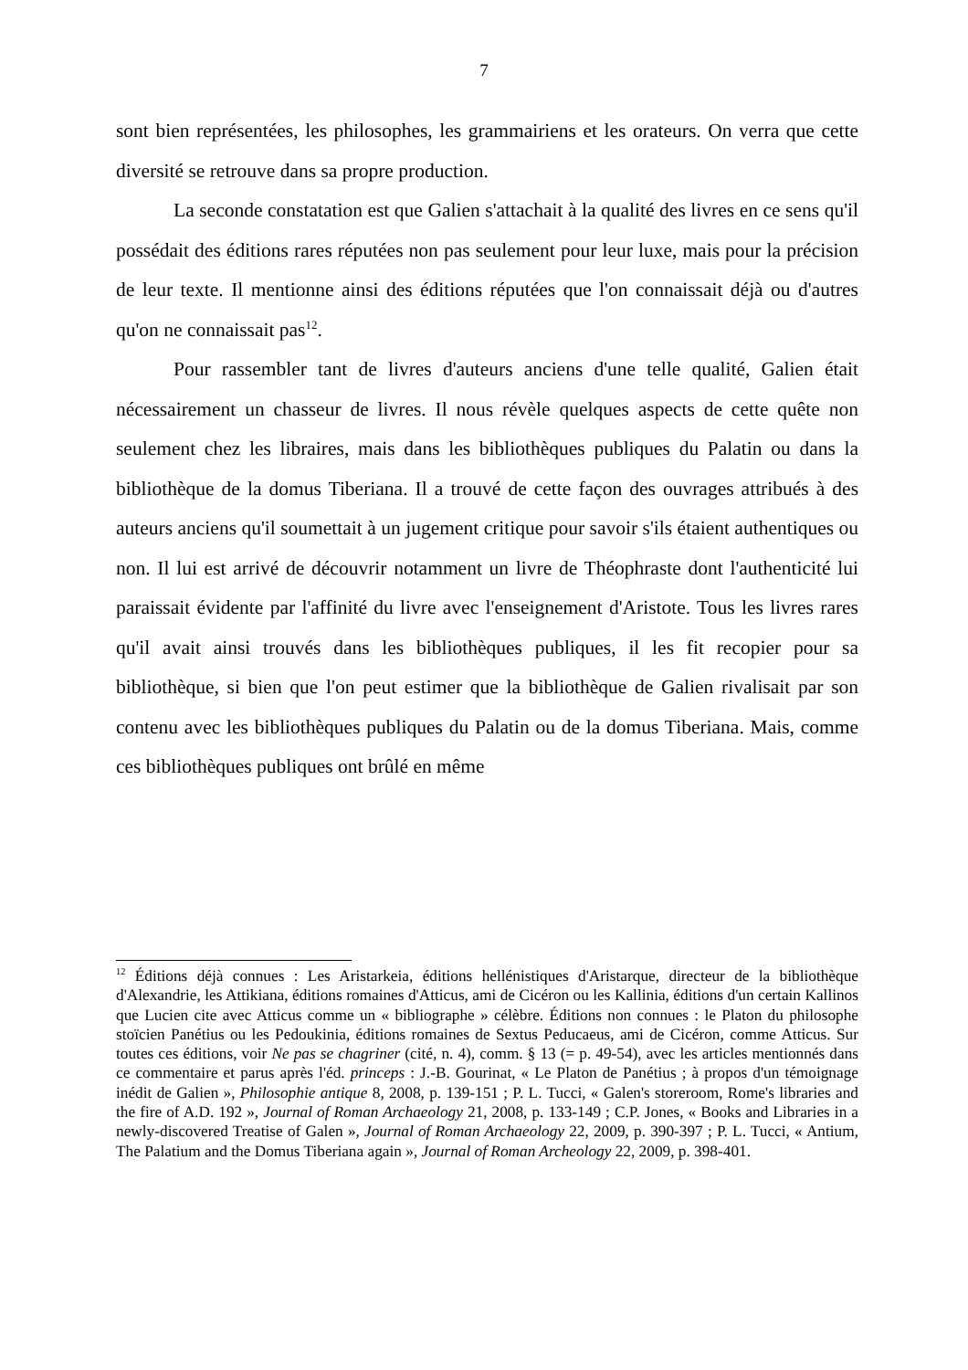7
sont bien représentées, les philosophes, les grammairiens et les orateurs. On verra que cette diversité se retrouve dans sa propre production.
La seconde constatation est que Galien s'attachait à la qualité des livres en ce sens qu'il possédait des éditions rares réputées non pas seulement pour leur luxe, mais pour la précision de leur texte. Il mentionne ainsi des éditions réputées que l'on connaissait déjà ou d'autres qu'on ne connaissait pas<sup>12</sup>.
Pour rassembler tant de livres d'auteurs anciens d'une telle qualité, Galien était nécessairement un chasseur de livres. Il nous révèle quelques aspects de cette quête non seulement chez les libraires, mais dans les bibliothèques publiques du Palatin ou dans la bibliothèque de la domus Tiberiana. Il a trouvé de cette façon des ouvrages attribués à des auteurs anciens qu'il soumettait à un jugement critique pour savoir s'ils étaient authentiques ou non. Il lui est arrivé de découvrir notamment un livre de Théophraste dont l'authenticité lui paraissait évidente par l'affinité du livre avec l'enseignement d'Aristote. Tous les livres rares qu'il avait ainsi trouvés dans les bibliothèques publiques, il les fit recopier pour sa bibliothèque, si bien que l'on peut estimer que la bibliothèque de Galien rivalisait par son contenu avec les bibliothèques publiques du Palatin ou de la domus Tiberiana. Mais, comme ces bibliothèques publiques ont brûlé en même
<sup>12</sup> Éditions déjà connues : Les Aristarkeia, éditions hellénistiques d'Aristarque, directeur de la bibliothèque d'Alexandrie, les Attikiana, éditions romaines d'Atticus, ami de Cicéron ou les Kallinia, éditions d'un certain Kallinos que Lucien cite avec Atticus comme un « bibliographe » célèbre. Éditions non connues : le Platon du philosophe stoïcien Panétius ou les Pedoukinia, éditions romaines de Sextus Peducaeus, ami de Cicéron, comme Atticus. Sur toutes ces éditions, voir Ne pas se chagriner (cité, n. 4), comm. § 13 (= p. 49-54), avec les articles mentionnés dans ce commentaire et parus après l'éd. princeps : J.-B. Gourinat, « Le Platon de Panétius ; à propos d'un témoignage inédit de Galien », Philosophie antique 8, 2008, p. 139-151 ; P. L. Tucci, « Galen's storeroom, Rome's libraries and the fire of A.D. 192 », Journal of Roman Archaeology 21, 2008, p. 133-149 ; C.P. Jones, « Books and Libraries in a newly-discovered Treatise of Galen », Journal of Roman Archaeology 22, 2009, p. 390-397 ; P. L. Tucci, « Antium, The Palatium and the Domus Tiberiana again », Journal of Roman Archeology 22, 2009, p. 398-401.